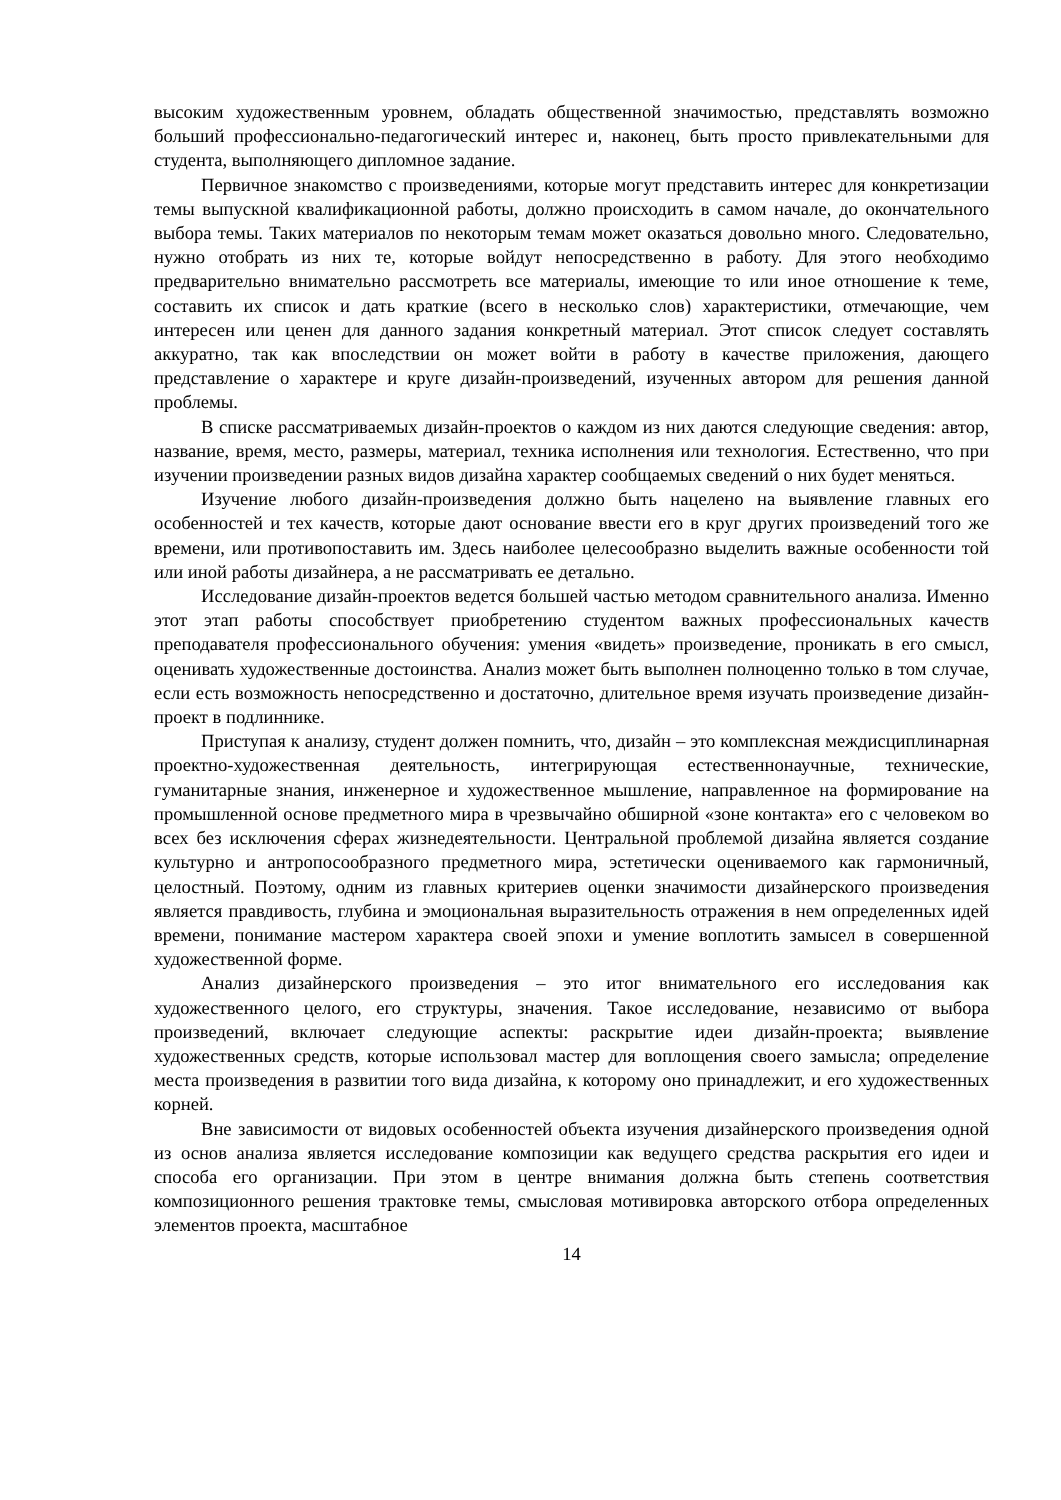высоким художественным уровнем, обладать общественной значимостью, представлять возможно больший профессионально-педагогический интерес и, наконец, быть просто привлекательными для студента, выполняющего дипломное задание.
Первичное знакомство с произведениями, которые могут представить интерес для конкретизации темы выпускной квалификационной работы, должно происходить в самом начале, до окончательного выбора темы. Таких материалов по некоторым темам может оказаться довольно много. Следовательно, нужно отобрать из них те, которые войдут непосредственно в работу. Для этого необходимо предварительно внимательно рассмотреть все материалы, имеющие то или иное отношение к теме, составить их список и дать краткие (всего в несколько слов) характеристики, отмечающие, чем интересен или ценен для данного задания конкретный материал. Этот список следует составлять аккуратно, так как впоследствии он может войти в работу в качестве приложения, дающего представление о характере и круге дизайн-произведений, изученных автором для решения данной проблемы.
В списке рассматриваемых дизайн-проектов о каждом из них даются следующие сведения: автор, название, время, место, размеры, материал, техника исполнения или технология. Естественно, что при изучении произведении разных видов дизайна характер сообщаемых сведений о них будет меняться.
Изучение любого дизайн-произведения должно быть нацелено на выявление главных его особенностей и тех качеств, которые дают основание ввести его в круг других произведений того же времени, или противопоставить им. Здесь наиболее целесообразно выделить важные особенности той или иной работы дизайнера, а не рассматривать ее детально.
Исследование дизайн-проектов ведется большей частью методом сравнительного анализа. Именно этот этап работы способствует приобретению студентом важных профессиональных качеств преподавателя профессионального обучения: умения «видеть» произведение, проникать в его смысл, оценивать художественные достоинства. Анализ может быть выполнен полноценно только в том случае, если есть возможность непосредственно и достаточно, длительное время изучать произведение дизайн-проект в подлиннике.
Приступая к анализу, студент должен помнить, что, дизайн – это комплексная междисциплинарная проектно-художественная деятельность, интегрирующая естественнонаучные, технические, гуманитарные знания, инженерное и художественное мышление, направленное на формирование на промышленной основе предметного мира в чрезвычайно обширной «зоне контакта» его с человеком во всех без исключения сферах жизнедеятельности. Центральной проблемой дизайна является создание культурно и антропосообразного предметного мира, эстетически оцениваемого как гармоничный, целостный. Поэтому, одним из главных критериев оценки значимости дизайнерского произведения является правдивость, глубина и эмоциональная выразительность отражения в нем определенных идей времени, понимание мастером характера своей эпохи и умение воплотить замысел в совершенной художественной форме.
Анализ дизайнерского произведения – это итог внимательного его исследования как художественного целого, его структуры, значения. Такое исследование, независимо от выбора произведений, включает следующие аспекты: раскрытие идеи дизайн-проекта; выявление художественных средств, которые использовал мастер для воплощения своего замысла; определение места произведения в развитии того вида дизайна, к которому оно принадлежит, и его художественных корней.
Вне зависимости от видовых особенностей объекта изучения дизайнерского произведения одной из основ анализа является исследование композиции как ведущего средства раскрытия его идеи и способа его организации. При этом в центре внимания должна быть степень соответствия композиционного решения трактовке темы, смысловая мотивировка авторского отбора определенных элементов проекта, масштабное
14